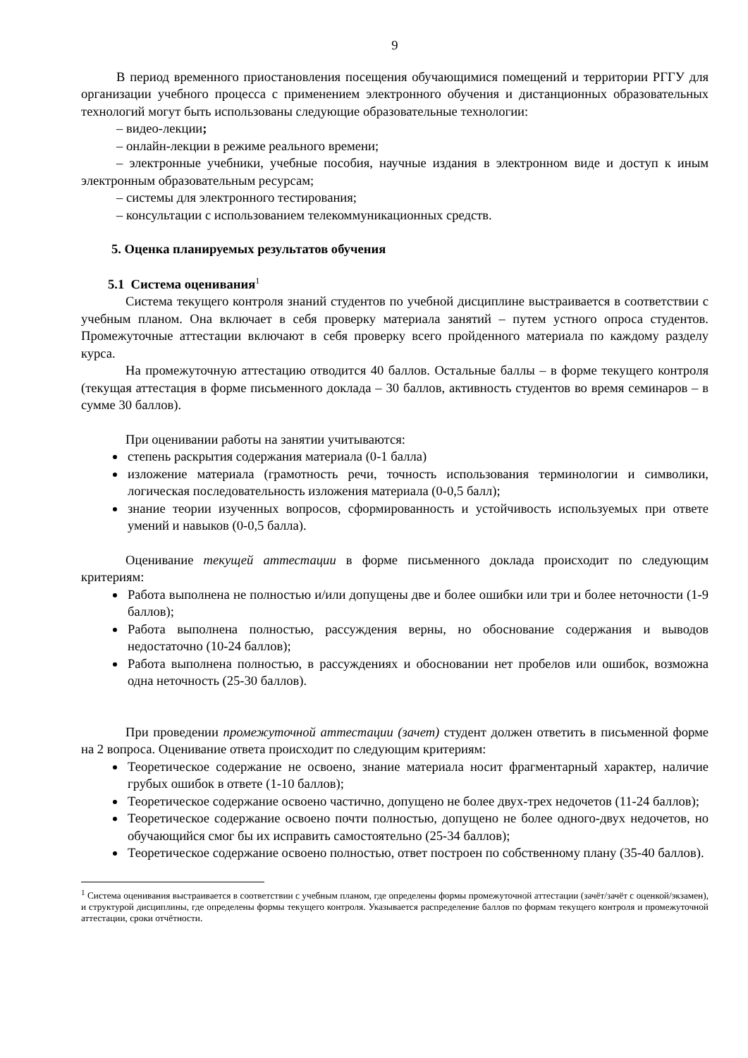9
В период временного приостановления посещения обучающимися помещений и территории РГГУ для организации учебного процесса с применением электронного обучения и дистанционных образовательных технологий могут быть использованы следующие образовательные технологии:
– видео-лекции;
– онлайн-лекции в режиме реального времени;
– электронные учебники, учебные пособия, научные издания в электронном виде и доступ к иным электронным образовательным ресурсам;
– системы для электронного тестирования;
– консультации с использованием телекоммуникационных средств.
5. Оценка планируемых результатов обучения
5.1 Система оценивания<sup>1</sup>
Система текущего контроля знаний студентов по учебной дисциплине выстраивается в соответствии с учебным планом. Она включает в себя проверку материала занятий – путем устного опроса студентов. Промежуточные аттестации включают в себя проверку всего пройденного материала по каждому разделу курса.
На промежуточную аттестацию отводится 40 баллов. Остальные баллы – в форме текущего контроля (текущая аттестация в форме письменного доклада – 30 баллов, активность студентов во время семинаров – в сумме 30 баллов).
При оценивании работы на занятии учитываются:
степень раскрытия содержания материала (0-1 балла)
изложение материала (грамотность речи, точность использования терминологии и символики, логическая последовательность изложения материала (0-0,5 балл);
знание теории изученных вопросов, сформированность и устойчивость используемых при ответе умений и навыков (0-0,5 балла).
Оценивание текущей аттестации в форме письменного доклада происходит по следующим критериям:
Работа выполнена не полностью и/или допущены две и более ошибки или три и более неточности (1-9 баллов);
Работа выполнена полностью, рассуждения верны, но обоснование содержания и выводов недостаточно (10-24 баллов);
Работа выполнена полностью, в рассуждениях и обосновании нет пробелов или ошибок, возможна одна неточность (25-30 баллов).
При проведении промежуточной аттестации (зачет) студент должен ответить в письменной форме на 2 вопроса. Оценивание ответа происходит по следующим критериям:
Теоретическое содержание не освоено, знание материала носит фрагментарный характер, наличие грубых ошибок в ответе (1-10 баллов);
Теоретическое содержание освоено частично, допущено не более двух-трех недочетов (11-24 баллов);
Теоретическое содержание освоено почти полностью, допущено не более одного-двух недочетов, но обучающийся смог бы их исправить самостоятельно (25-34 баллов);
Теоретическое содержание освоено полностью, ответ построен по собственному плану (35-40 баллов).
<sup>1</sup> Система оценивания выстраивается в соответствии с учебным планом, где определены формы промежуточной аттестации (зачёт/зачёт с оценкой/экзамен), и структурой дисциплины, где определены формы текущего контроля. Указывается распределение баллов по формам текущего контроля и промежуточной аттестации, сроки отчётности.